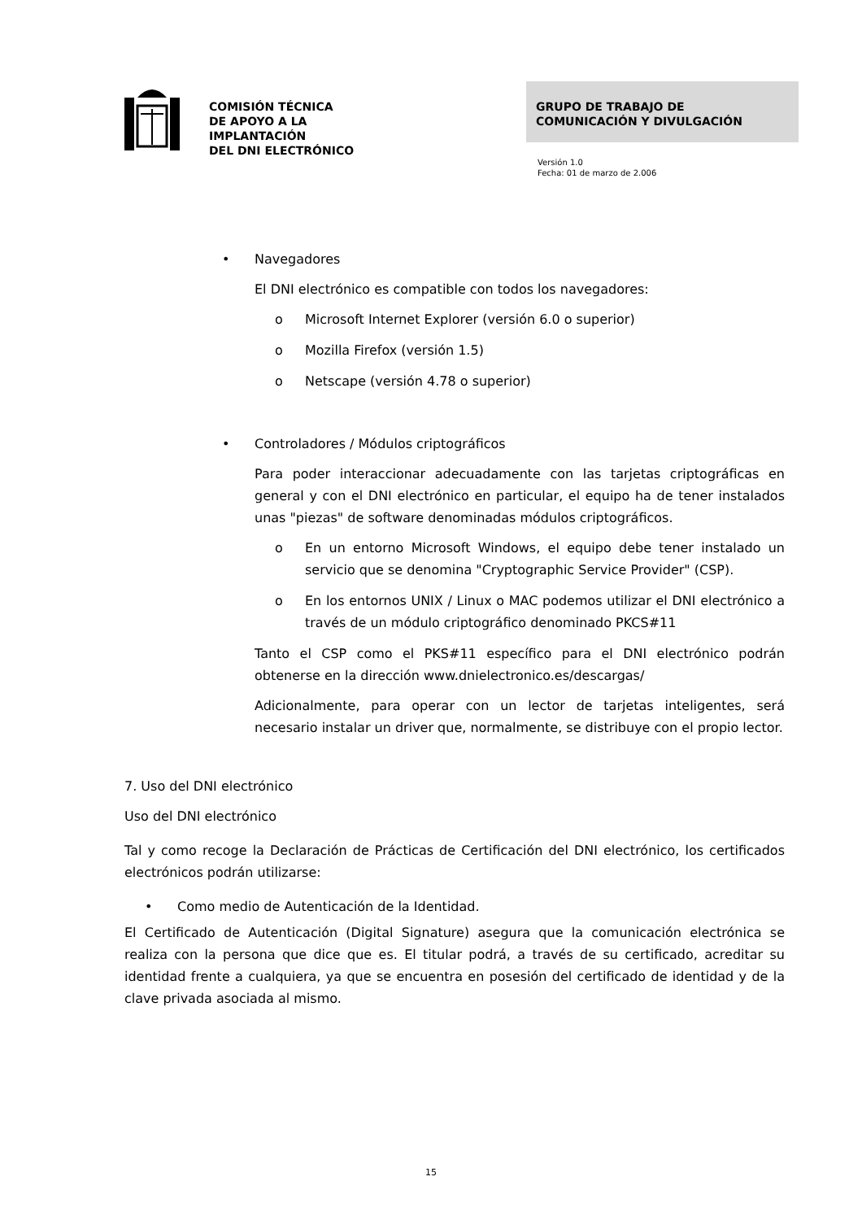COMISIÓN TÉCNICA
DE APOYO A LA
IMPLANTACIÓN
DEL DNI ELECTRÓNICO
GRUPO DE TRABAJO DE
COMUNICACIÓN Y DIVULGACIÓN
Versión 1.0
Fecha: 01 de marzo de 2.006
• Navegadores
El DNI electrónico es compatible con todos los navegadores:
o Microsoft Internet Explorer (versión 6.0 o superior)
o Mozilla Firefox (versión 1.5)
o Netscape (versión 4.78 o superior)
• Controladores / Módulos criptográficos
Para poder interaccionar adecuadamente con las tarjetas criptográficas en general y con el DNI electrónico en particular, el equipo ha de tener instalados unas "piezas" de software denominadas módulos criptográficos.
o En un entorno Microsoft Windows, el equipo debe tener instalado un servicio que se denomina "Cryptographic Service Provider" (CSP).
o En los entornos UNIX / Linux o MAC podemos utilizar el DNI electrónico a través de un módulo criptográfico denominado PKCS#11
Tanto el CSP como el PKS#11 específico para el DNI electrónico podrán obtenerse en la dirección www.dnielectronico.es/descargas/
Adicionalmente, para operar con un lector de tarjetas inteligentes, será necesario instalar un driver que, normalmente, se distribuye con el propio lector.
7. Uso del DNI electrónico
Uso del DNI electrónico
Tal y como recoge la Declaración de Prácticas de Certificación del DNI electrónico, los certificados electrónicos podrán utilizarse:
• Como medio de Autenticación de la Identidad.
El Certificado de Autenticación (Digital Signature) asegura que la comunicación electrónica se realiza con la persona que dice que es. El titular podrá, a través de su certificado, acreditar su identidad frente a cualquiera, ya que se encuentra en posesión del certificado de identidad y de la clave privada asociada al mismo.
15